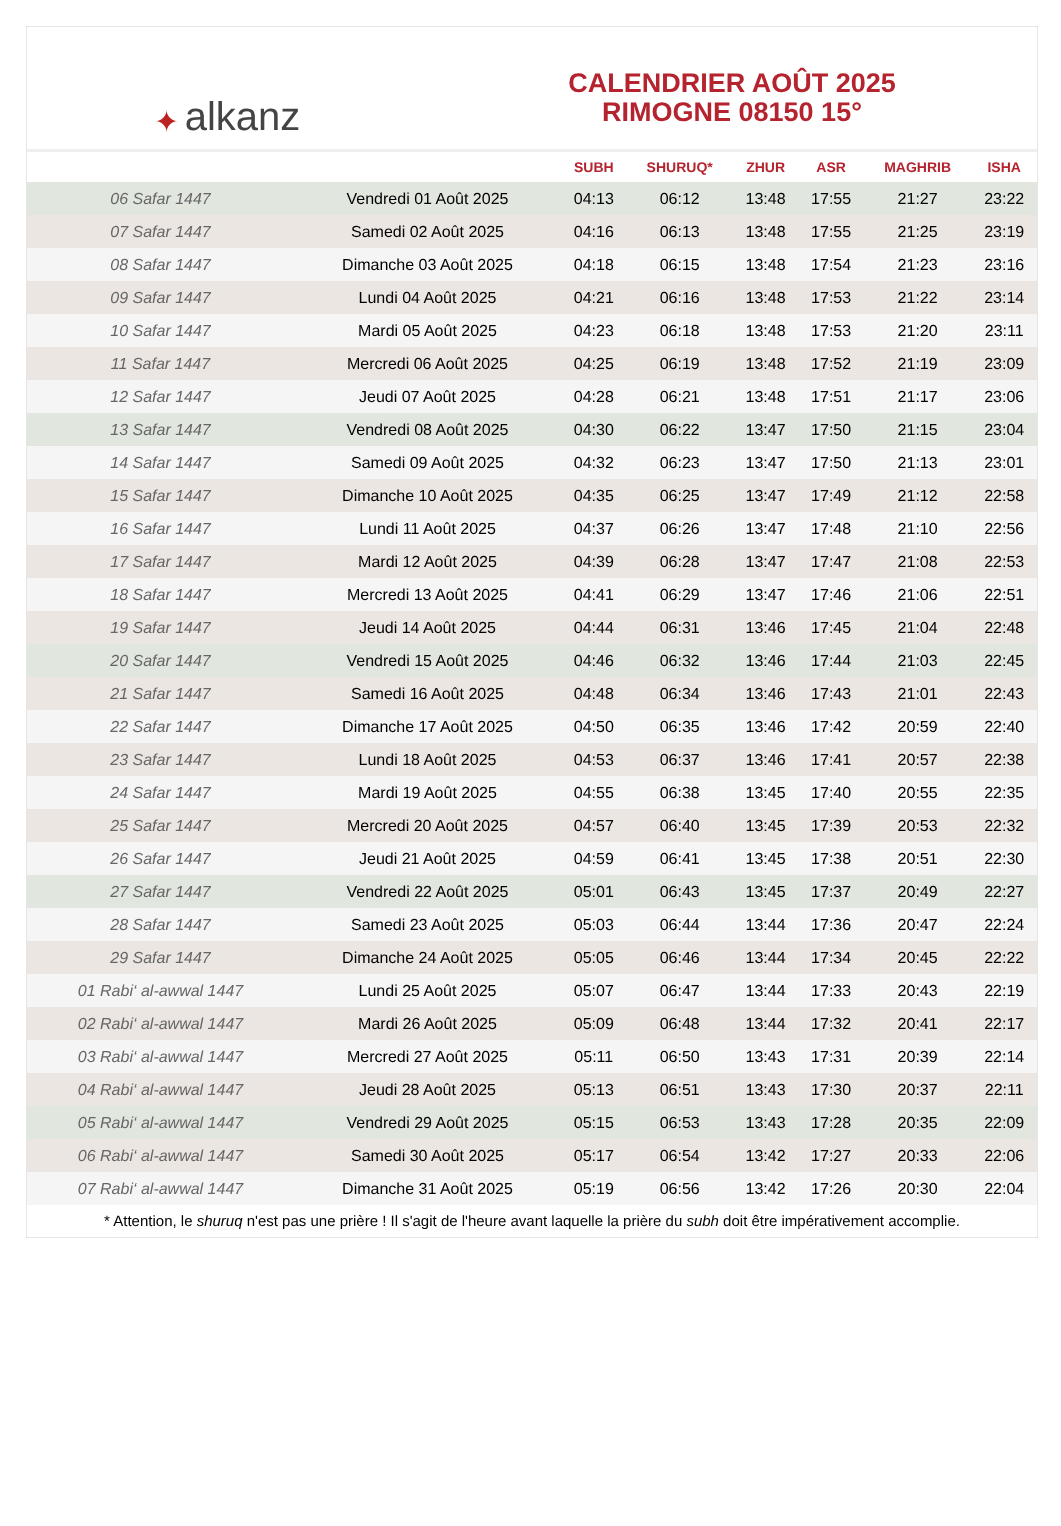✦ alkanz
CALENDRIER AOÛT 2025
RIMOGNE 08150 15°
| | | SUBH | SHURUQ* | ZHUR | ASR | MAGHRIB | ISHA |
| --- | --- | --- | --- | --- | --- | --- | --- |
| 06 Safar 1447 | Vendredi 01 Août 2025 | 04:13 | 06:12 | 13:48 | 17:55 | 21:27 | 23:22 |
| 07 Safar 1447 | Samedi 02 Août 2025 | 04:16 | 06:13 | 13:48 | 17:55 | 21:25 | 23:19 |
| 08 Safar 1447 | Dimanche 03 Août 2025 | 04:18 | 06:15 | 13:48 | 17:54 | 21:23 | 23:16 |
| 09 Safar 1447 | Lundi 04 Août 2025 | 04:21 | 06:16 | 13:48 | 17:53 | 21:22 | 23:14 |
| 10 Safar 1447 | Mardi 05 Août 2025 | 04:23 | 06:18 | 13:48 | 17:53 | 21:20 | 23:11 |
| 11 Safar 1447 | Mercredi 06 Août 2025 | 04:25 | 06:19 | 13:48 | 17:52 | 21:19 | 23:09 |
| 12 Safar 1447 | Jeudi 07 Août 2025 | 04:28 | 06:21 | 13:48 | 17:51 | 21:17 | 23:06 |
| 13 Safar 1447 | Vendredi 08 Août 2025 | 04:30 | 06:22 | 13:47 | 17:50 | 21:15 | 23:04 |
| 14 Safar 1447 | Samedi 09 Août 2025 | 04:32 | 06:23 | 13:47 | 17:50 | 21:13 | 23:01 |
| 15 Safar 1447 | Dimanche 10 Août 2025 | 04:35 | 06:25 | 13:47 | 17:49 | 21:12 | 22:58 |
| 16 Safar 1447 | Lundi 11 Août 2025 | 04:37 | 06:26 | 13:47 | 17:48 | 21:10 | 22:56 |
| 17 Safar 1447 | Mardi 12 Août 2025 | 04:39 | 06:28 | 13:47 | 17:47 | 21:08 | 22:53 |
| 18 Safar 1447 | Mercredi 13 Août 2025 | 04:41 | 06:29 | 13:47 | 17:46 | 21:06 | 22:51 |
| 19 Safar 1447 | Jeudi 14 Août 2025 | 04:44 | 06:31 | 13:46 | 17:45 | 21:04 | 22:48 |
| 20 Safar 1447 | Vendredi 15 Août 2025 | 04:46 | 06:32 | 13:46 | 17:44 | 21:03 | 22:45 |
| 21 Safar 1447 | Samedi 16 Août 2025 | 04:48 | 06:34 | 13:46 | 17:43 | 21:01 | 22:43 |
| 22 Safar 1447 | Dimanche 17 Août 2025 | 04:50 | 06:35 | 13:46 | 17:42 | 20:59 | 22:40 |
| 23 Safar 1447 | Lundi 18 Août 2025 | 04:53 | 06:37 | 13:46 | 17:41 | 20:57 | 22:38 |
| 24 Safar 1447 | Mardi 19 Août 2025 | 04:55 | 06:38 | 13:45 | 17:40 | 20:55 | 22:35 |
| 25 Safar 1447 | Mercredi 20 Août 2025 | 04:57 | 06:40 | 13:45 | 17:39 | 20:53 | 22:32 |
| 26 Safar 1447 | Jeudi 21 Août 2025 | 04:59 | 06:41 | 13:45 | 17:38 | 20:51 | 22:30 |
| 27 Safar 1447 | Vendredi 22 Août 2025 | 05:01 | 06:43 | 13:45 | 17:37 | 20:49 | 22:27 |
| 28 Safar 1447 | Samedi 23 Août 2025 | 05:03 | 06:44 | 13:44 | 17:36 | 20:47 | 22:24 |
| 29 Safar 1447 | Dimanche 24 Août 2025 | 05:05 | 06:46 | 13:44 | 17:34 | 20:45 | 22:22 |
| 01 Rabi‘ al-awwal 1447 | Lundi 25 Août 2025 | 05:07 | 06:47 | 13:44 | 17:33 | 20:43 | 22:19 |
| 02 Rabi‘ al-awwal 1447 | Mardi 26 Août 2025 | 05:09 | 06:48 | 13:44 | 17:32 | 20:41 | 22:17 |
| 03 Rabi‘ al-awwal 1447 | Mercredi 27 Août 2025 | 05:11 | 06:50 | 13:43 | 17:31 | 20:39 | 22:14 |
| 04 Rabi‘ al-awwal 1447 | Jeudi 28 Août 2025 | 05:13 | 06:51 | 13:43 | 17:30 | 20:37 | 22:11 |
| 05 Rabi‘ al-awwal 1447 | Vendredi 29 Août 2025 | 05:15 | 06:53 | 13:43 | 17:28 | 20:35 | 22:09 |
| 06 Rabi‘ al-awwal 1447 | Samedi 30 Août 2025 | 05:17 | 06:54 | 13:42 | 17:27 | 20:33 | 22:06 |
| 07 Rabi‘ al-awwal 1447 | Dimanche 31 Août 2025 | 05:19 | 06:56 | 13:42 | 17:26 | 20:30 | 22:04 |
* Attention, le shuruq n'est pas une prière ! Il s'agit de l'heure avant laquelle la prière du subh doit être impérativement accomplie.